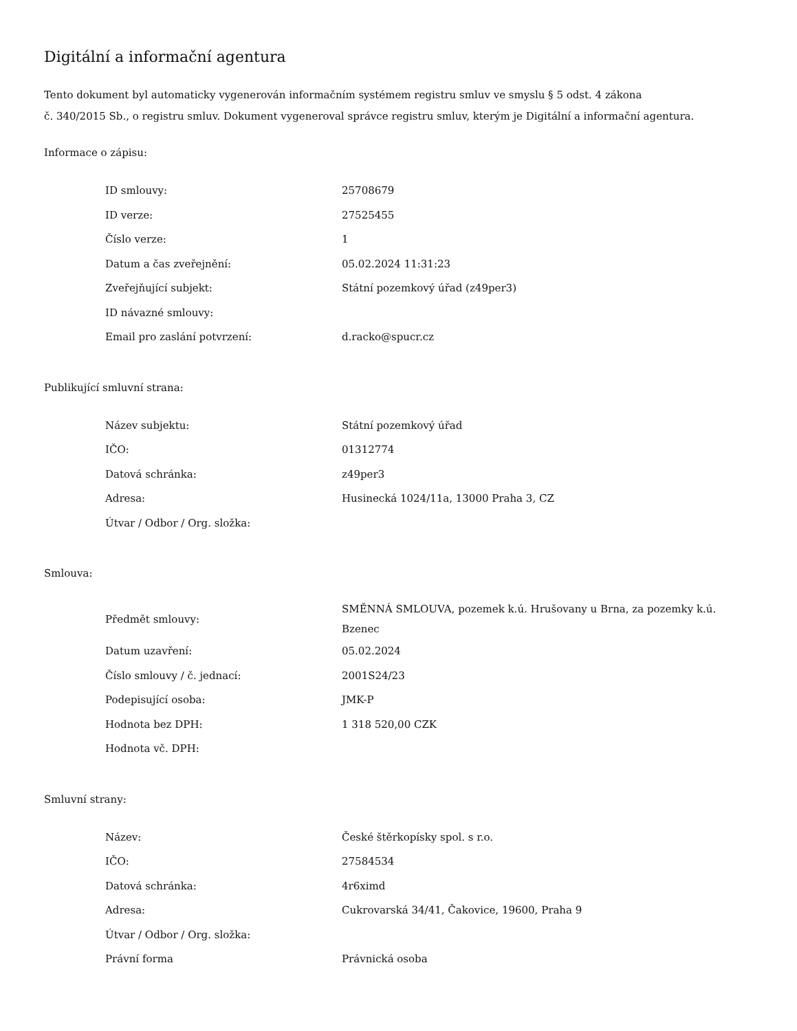Digitální a informační agentura
Tento dokument byl automaticky vygenerován informačním systémem registru smluv ve smyslu § 5 odst. 4 zákona
č. 340/2015 Sb., o registru smluv. Dokument vygeneroval správce registru smluv, kterým je Digitální a informační agentura.
Informace o zápisu:
| ID smlouvy: | 25708679 |
| ID verze: | 27525455 |
| Číslo verze: | 1 |
| Datum a čas zveřejnění: | 05.02.2024 11:31:23 |
| Zveřejňující subjekt: | Státní pozemkový úřad (z49per3) |
| ID návazné smlouvy: | |
| Email pro zaslání potvrzení: | d.racko@spucr.cz |
Publikující smluvní strana:
| Název subjektu: | Státní pozemkový úřad |
| IČO: | 01312774 |
| Datová schránka: | z49per3 |
| Adresa: | Husinecká 1024/11a, 13000 Praha 3, CZ |
| Útvar / Odbor / Org. složka: | |
Smlouva:
| Předmět smlouvy: | SMĚNNÁ SMLOUVA, pozemek k.ú. Hrušovany u Brna, za pozemky k.ú. Bzenec |
| Datum uzavření: | 05.02.2024 |
| Číslo smlouvy / č. jednací: | 2001S24/23 |
| Podepisující osoba: | JMK-P |
| Hodnota bez DPH: | 1 318 520,00 CZK |
| Hodnota vč. DPH: | |
Smluvní strany:
| Název: | České štěrkopísky spol. s r.o. |
| IČO: | 27584534 |
| Datová schránka: | 4r6ximd |
| Adresa: | Cukrovarská 34/41, Čakovice, 19600, Praha 9 |
| Útvar / Odbor / Org. složka: | |
| Právní forma | Právnická osoba |